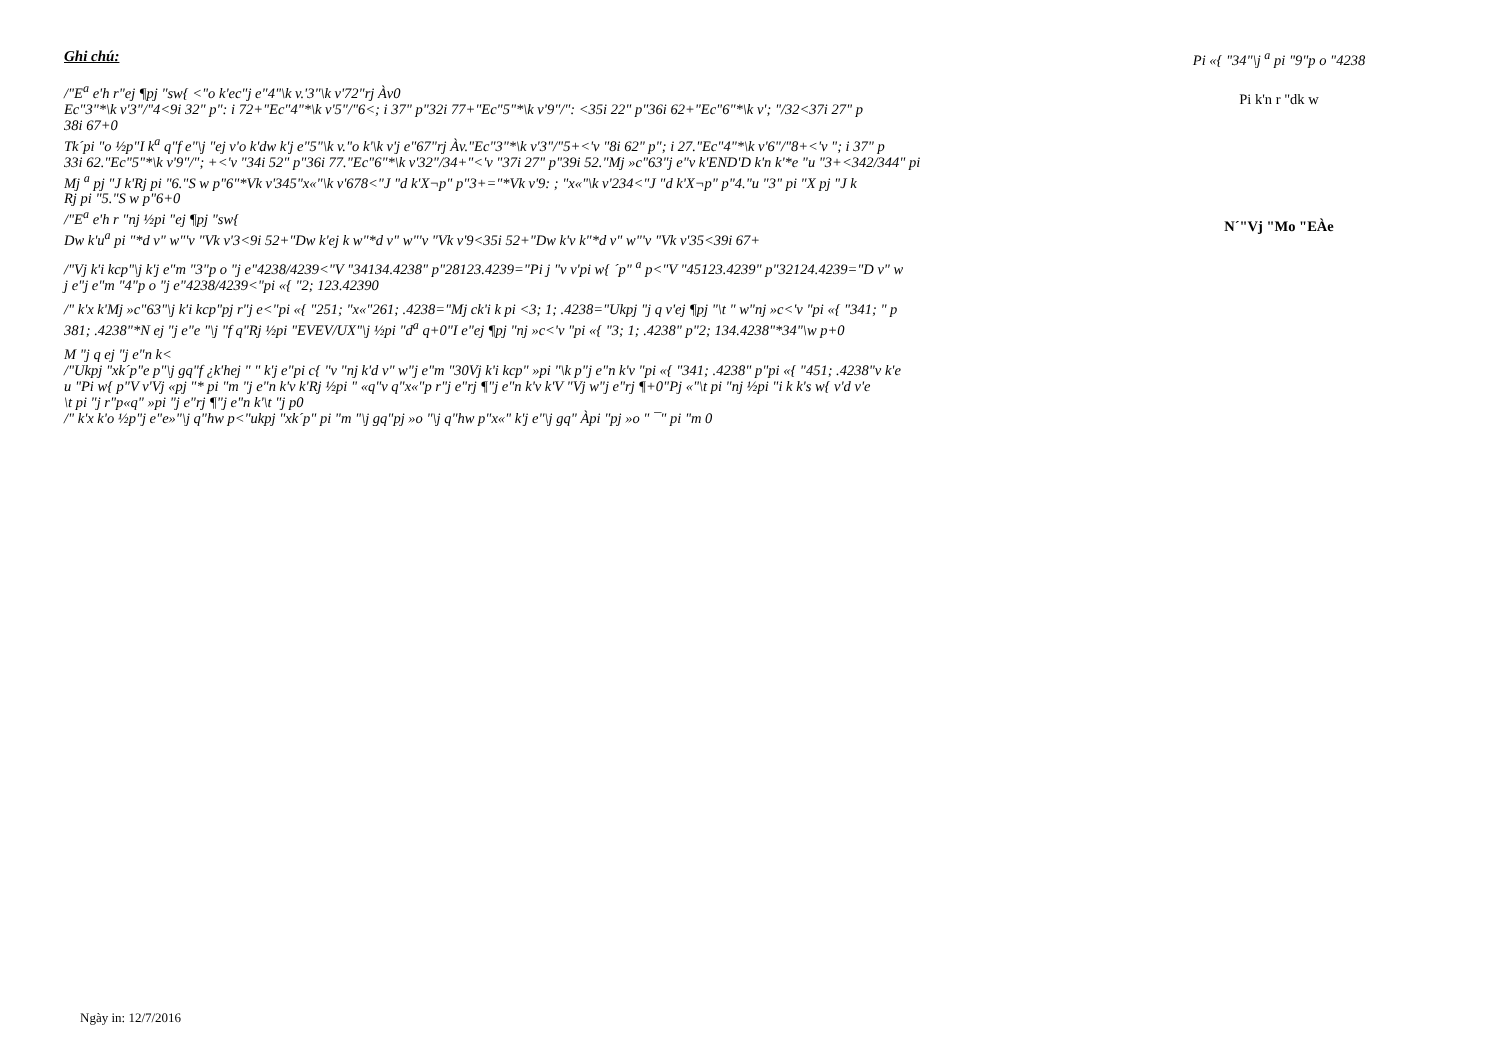Ghi chú:
/"E<sup>a</sup> e'h r"ej ¶pj "sw{ <"o k'ec"j e"4"\k v.'3"\k v'72"rj Àv0
Ec"3"*\k v'3"/"4<9i 32" p": i 72+"Ec"4"*\k v'5"/"6<; i 37" p"32i 77+"Ec"5"*\k v'9"/": <35i 22" p"36i 62+"Ec"6"*\k v'; "/32<37i 27" p
38i 67+0
Tk´pi "o ½p"I k<sup>a</sup> q"f e"\j "ej v'o k'dw k'j e"5"\k v."o k'\k v'j e"67"rj Àv."Ec"3"*\k v'3"/"5+<'v "8i 62" p"; i 27."Ec"4"*\k v'6"/"8+<'v "; i 37" p
33i 62."Ec"5"*\k v'9"/"; +<'v "34i 52" p"36i 77."Ec"6"*\k v'32"/34+"<'v "37i 27" p"39i 52."Mj »c"63"j e"v k'END'D k'n k'*e "u "3+<342/344" pi
Mj <sup>a</sup> pj "J k'Rj pi "6."S w p"6"*Vk v'345"x«"\k v'678<"J "d k'X¬p" p"3+="*Vk v'9: ; "x«"\k v'234<"J "d k'X¬p" p"4."u "3" pi "X pj "J k
Rj pi "5."S w p"6+0
/"E<sup>a</sup> e'h r "nj ½pi "ej ¶pj "sw{
Dw k'u<sup>a</sup> pi "*d v" w"'v "Vk v'3<9i 52+"Dw k'ej k w"*d v" w"'v "Vk v'9<35i 52+"Dw k'v k"*d v" w"'v "Vk v'35<39i 67+
/"Vj k'i kcp"\j k'j e"m "3"p o "j e"4238/4239<"V "34134.4238" p"28123.4239="Pi j "v v'pi w{ ´p" <sup>a</sup> p<"V "45123.4239" p"32124.4239="D v" w
j e"j e"m "4"p o "j e"4238/4239<"pi «{ "2; 123.42390
/" k'x k'Mj »c"63"\j k'i kcp"pj r"j e<"pi «{ "251; "x«"261; .4238="Mj ck'i k pi <3; 1; .4238="Ukpj "j q v'ej ¶pj "\t " w"nj »c<'v "pi «{ "341; " p
381; .4238"*N ej "j e"e "\j "f q"Rj ½pi "EVEV/UX"\j ½pi "d<sup>a</sup> q+0"I e"ej ¶pj "nj »c<'v "pi «{ "3; 1; .4238" p"2; 134.4238"*34"\w p+0
M "j q ej "j e"n k<
/"Ukpj "xk´p"e p"\j gq"f ¿k'hej " " k'j e"pi c{ "v "nj k'd v" w"j e"m "30Vj k'i kcp" »pi "\k p"j e"n k'v "pi «{ "341; .4238" p"pi «{ "451; .4238"v k'e
u "Pi w{ p"V v'Vj «pj "* pi "m "j e"n k'v k'Rj ½pi " «q"v q"x«"p r"j e"rj ¶"j e"n k'v k'V "Vj w"j e"rj ¶+0"Pj «"\t pi "nj ½pi "i k k's w{ v'd v'e
\t pi "j r"p«q" »pi "j e"rj ¶"j e"n k'\t "j p0
/" k'x k'o ½p"j e"e»"\j q"hw p<"ukpj "xk´p" pi "m "\j gq"pj »o "\j q"hw p"x«" k'j e"\j gq" Àpi "pj »o " ¯" pi "m 0
Pi «{ "34"\j <sup>a</sup> pi "9"p o "4238
Pi k'n r "dk w
N´"Vj "Mo "EÀe
Ngày in: 12/7/2016